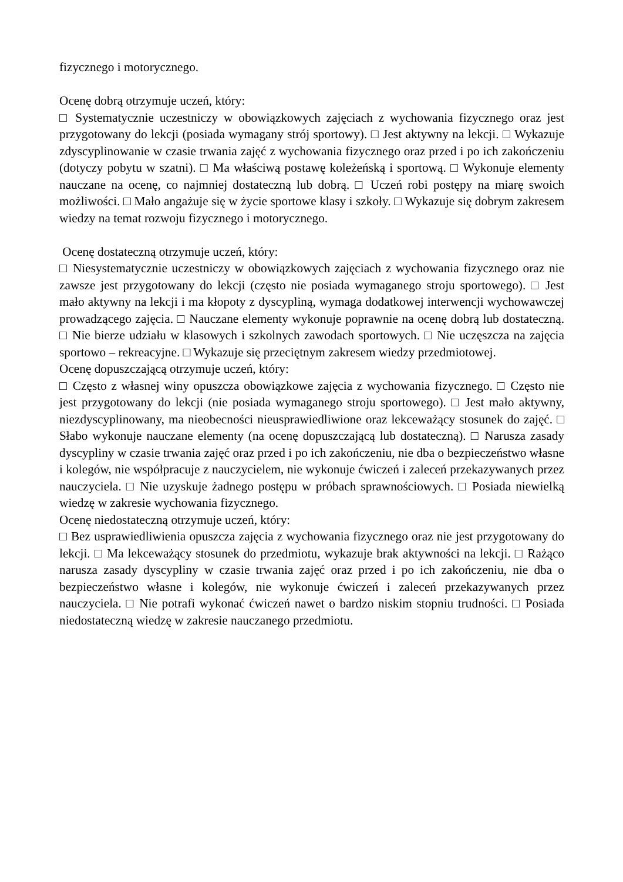fizycznego i motorycznego.
Ocenę dobrą otrzymuje uczeń, który:
□ Systematycznie uczestniczy w obowiązkowych zajęciach z wychowania fizycznego oraz jest przygotowany do lekcji (posiada wymagany strój sportowy). □ Jest aktywny na lekcji. □ Wykazuje zdyscyplinowanie w czasie trwania zajęć z wychowania fizycznego oraz przed i po ich zakończeniu (dotyczy pobytu w szatni). □ Ma właściwą postawę koleżeńską i sportową. □ Wykonuje elementy nauczane na ocenę, co najmniej dostateczną lub dobrą. □ Uczeń robi postępy na miarę swoich możliwości. □ Mało angażuje się w życie sportowe klasy i szkoły. □ Wykazuje się dobrym zakresem wiedzy na temat rozwoju fizycznego i motorycznego.
Ocenę dostateczną otrzymuje uczeń, który:
□ Niesystematycznie uczestniczy w obowiązkowych zajęciach z wychowania fizycznego oraz nie zawsze jest przygotowany do lekcji (często nie posiada wymaganego stroju sportowego). □ Jest mało aktywny na lekcji i ma kłopoty z dyscypliną, wymaga dodatkowej interwencji wychowawczej prowadzącego zajęcia. □ Nauczane elementy wykonuje poprawnie na ocenę dobrą lub dostateczną. □ Nie bierze udziału w klasowych i szkolnych zawodach sportowych. □ Nie uczęszcza na zajęcia sportowo – rekreacyjne. □ Wykazuje się przeciętnym zakresem wiedzy przedmiotowej.
Ocenę dopuszczającą otrzymuje uczeń, który:
□ Często z własnej winy opuszcza obowiązkowe zajęcia z wychowania fizycznego. □ Często nie jest przygotowany do lekcji (nie posiada wymaganego stroju sportowego). □ Jest mało aktywny, niezdyscyplinowany, ma nieobecności nieusprawiedliwione oraz lekceważący stosunek do zajęć. □ Słabo wykonuje nauczane elementy (na ocenę dopuszczającą lub dostateczną). □ Narusza zasady dyscypliny w czasie trwania zajęć oraz przed i po ich zakończeniu, nie dba o bezpieczeństwo własne i kolegów, nie współpracuje z nauczycielem, nie wykonuje ćwiczeń i zaleceń przekazywanych przez nauczyciela. □ Nie uzyskuje żadnego postępu w próbach sprawnościowych. □ Posiada niewielką wiedzę w zakresie wychowania fizycznego.
Ocenę niedostateczną otrzymuje uczeń, który:
□ Bez usprawiedliwienia opuszcza zajęcia z wychowania fizycznego oraz nie jest przygotowany do lekcji. □ Ma lekceważący stosunek do przedmiotu, wykazuje brak aktywności na lekcji. □ Rażąco narusza zasady dyscypliny w czasie trwania zajęć oraz przed i po ich zakończeniu, nie dba o bezpieczeństwo własne i kolegów, nie wykonuje ćwiczeń i zaleceń przekazywanych przez nauczyciela. □ Nie potrafi wykonać ćwiczeń nawet o bardzo niskim stopniu trudności. □ Posiada niedostateczną wiedzę w zakresie nauczanego przedmiotu.